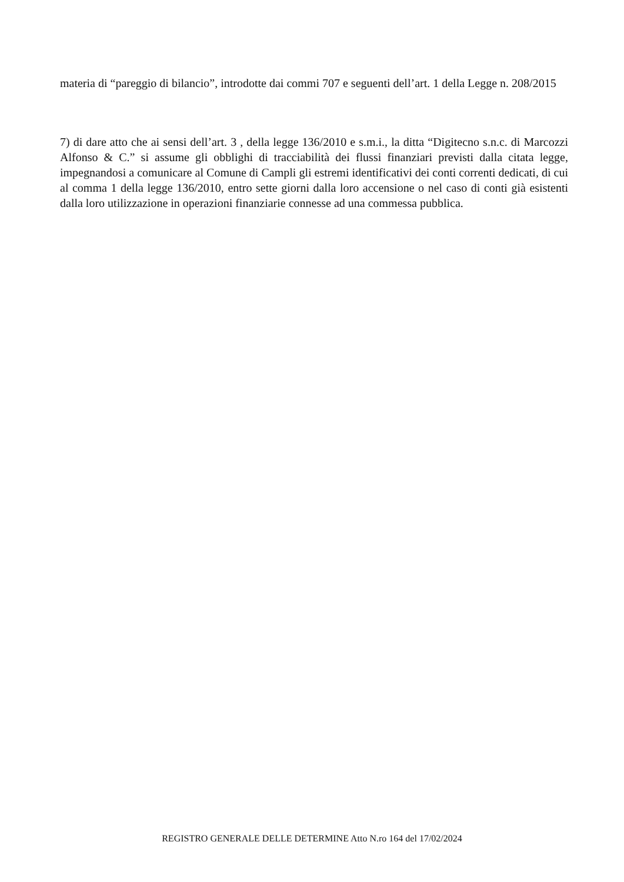materia di “pareggio di bilancio”, introdotte dai commi 707 e seguenti dell’art. 1 della Legge n. 208/2015
7) di dare atto che ai sensi dell’art. 3 , della legge 136/2010 e s.m.i., la ditta “Digitecno s.n.c. di Marcozzi Alfonso & C.” si assume gli obblighi di tracciabilità dei flussi finanziari previsti dalla citata legge, impegnandosi a comunicare al Comune di Campli gli estremi identificativi dei conti correnti dedicati, di cui al comma 1 della legge 136/2010, entro sette giorni dalla loro accensione o nel caso di conti già esistenti dalla loro utilizzazione in operazioni finanziarie connesse ad una commessa pubblica.
REGISTRO GENERALE DELLE DETERMINE Atto N.ro 164 del 17/02/2024